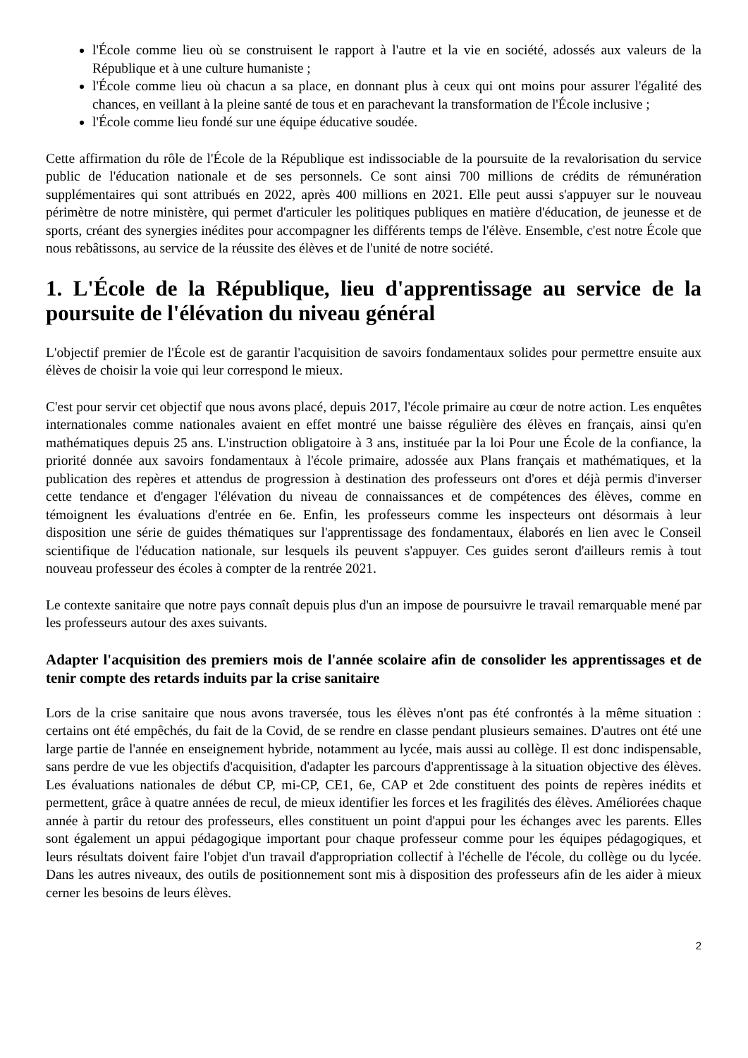l'École comme lieu où se construisent le rapport à l'autre et la vie en société, adossés aux valeurs de la République et à une culture humaniste ;
l'École comme lieu où chacun a sa place, en donnant plus à ceux qui ont moins pour assurer l'égalité des chances, en veillant à la pleine santé de tous et en parachevant la transformation de l'École inclusive ;
l'École comme lieu fondé sur une équipe éducative soudée.
Cette affirmation du rôle de l'École de la République est indissociable de la poursuite de la revalorisation du service public de l'éducation nationale et de ses personnels. Ce sont ainsi 700 millions de crédits de rémunération supplémentaires qui sont attribués en 2022, après 400 millions en 2021. Elle peut aussi s'appuyer sur le nouveau périmètre de notre ministère, qui permet d'articuler les politiques publiques en matière d'éducation, de jeunesse et de sports, créant des synergies inédites pour accompagner les différents temps de l'élève. Ensemble, c'est notre École que nous rebâtissons, au service de la réussite des élèves et de l'unité de notre société.
1. L'École de la République, lieu d'apprentissage au service de la poursuite de l'élévation du niveau général
L'objectif premier de l'École est de garantir l'acquisition de savoirs fondamentaux solides pour permettre ensuite aux élèves de choisir la voie qui leur correspond le mieux.
C'est pour servir cet objectif que nous avons placé, depuis 2017, l'école primaire au cœur de notre action. Les enquêtes internationales comme nationales avaient en effet montré une baisse régulière des élèves en français, ainsi qu'en mathématiques depuis 25 ans. L'instruction obligatoire à 3 ans, instituée par la loi Pour une École de la confiance, la priorité donnée aux savoirs fondamentaux à l'école primaire, adossée aux Plans français et mathématiques, et la publication des repères et attendus de progression à destination des professeurs ont d'ores et déjà permis d'inverser cette tendance et d'engager l'élévation du niveau de connaissances et de compétences des élèves, comme en témoignent les évaluations d'entrée en 6e. Enfin, les professeurs comme les inspecteurs ont désormais à leur disposition une série de guides thématiques sur l'apprentissage des fondamentaux, élaborés en lien avec le Conseil scientifique de l'éducation nationale, sur lesquels ils peuvent s'appuyer. Ces guides seront d'ailleurs remis à tout nouveau professeur des écoles à compter de la rentrée 2021.
Le contexte sanitaire que notre pays connaît depuis plus d'un an impose de poursuivre le travail remarquable mené par les professeurs autour des axes suivants.
Adapter l'acquisition des premiers mois de l'année scolaire afin de consolider les apprentissages et de tenir compte des retards induits par la crise sanitaire
Lors de la crise sanitaire que nous avons traversée, tous les élèves n'ont pas été confrontés à la même situation : certains ont été empêchés, du fait de la Covid, de se rendre en classe pendant plusieurs semaines. D'autres ont été une large partie de l'année en enseignement hybride, notamment au lycée, mais aussi au collège. Il est donc indispensable, sans perdre de vue les objectifs d'acquisition, d'adapter les parcours d'apprentissage à la situation objective des élèves. Les évaluations nationales de début CP, mi-CP, CE1, 6e, CAP et 2de constituent des points de repères inédits et permettent, grâce à quatre années de recul, de mieux identifier les forces et les fragilités des élèves. Améliorées chaque année à partir du retour des professeurs, elles constituent un point d'appui pour les échanges avec les parents. Elles sont également un appui pédagogique important pour chaque professeur comme pour les équipes pédagogiques, et leurs résultats doivent faire l'objet d'un travail d'appropriation collectif à l'échelle de l'école, du collège ou du lycée. Dans les autres niveaux, des outils de positionnement sont mis à disposition des professeurs afin de les aider à mieux cerner les besoins de leurs élèves.
2